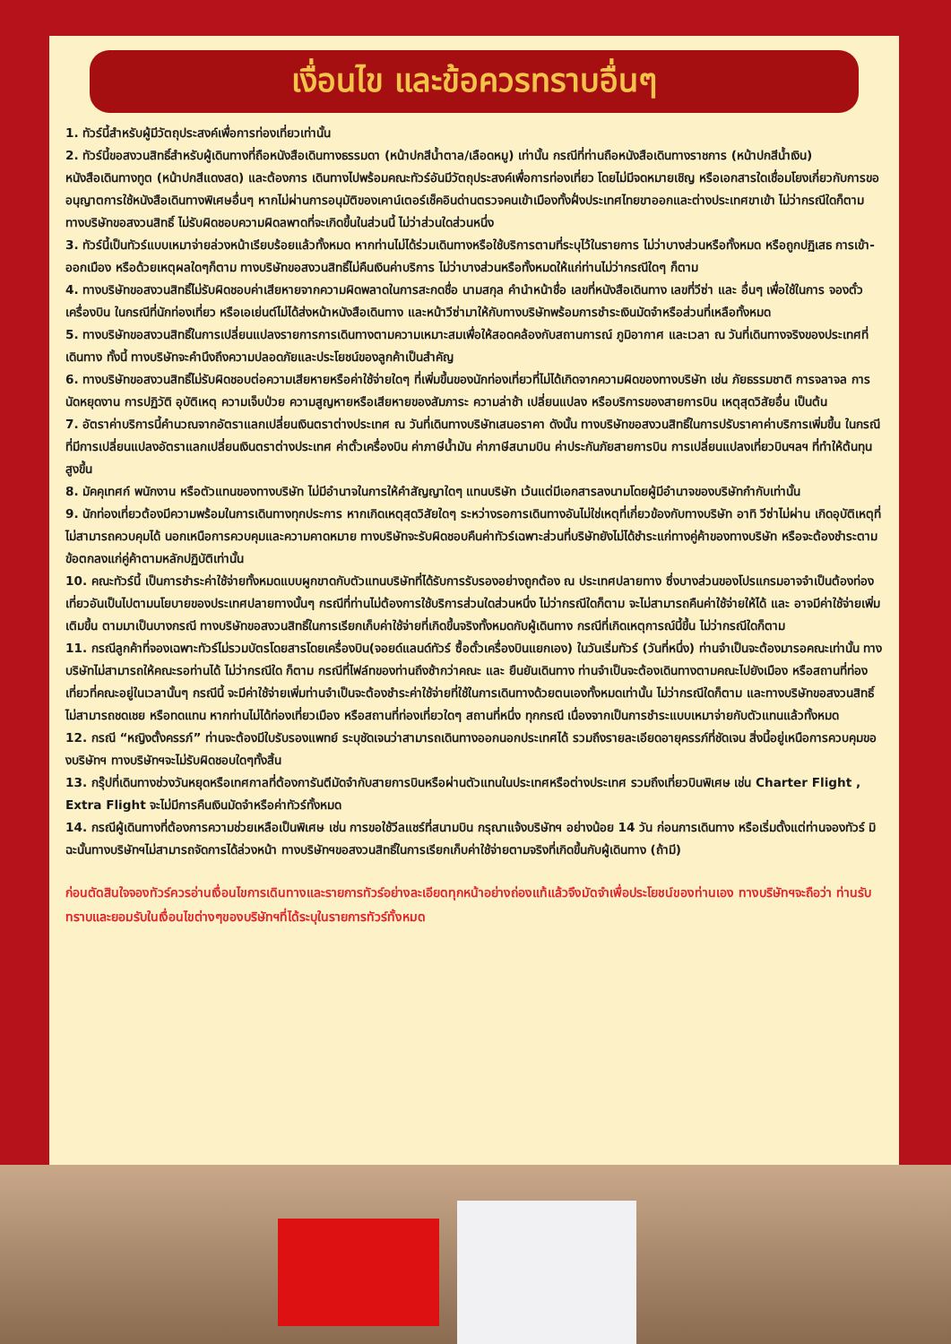เงื่อนไข และข้อควรทราบอื่นๆ
1. ทัวร์นี้สำหรับผู้มีวัตถุประสงค์เพื่อการท่องเที่ยวเท่านั้น
2. ทัวร์นี้ขอสงวนสิทธิ์สำหรับผู้เดินทางที่ถือหนังสือเดินทางธรรมดา (หน้าปกสีน้ำตาล/เลือดหมู) เท่านั้น กรณีที่ท่านถือหนังสือเดินทางราชการ (หน้าปกสีน้ำเงิน) หนังสือเดินทางทูต (หน้าปกสีแดงสด) และต้องการ เดินทางไปพร้อมคณะทัวร์อันมีวัตถุประสงค์เพื่อการท่องเที่ยว โดยไม่มีจดหมายเชิญ หรือเอกสารใดเชื่อมโยงเกี่ยวกับการขออนุญาตการใช้หนังสือเดินทางพิเศษอื่นๆ หากไม่ผ่านการอนุมัติของเคาน์เตอร์เช็คอินด่านตรวจคนเข้าเมืองทั้งฝั่งประเทศไทยขาออกและต่างประเทศขาเข้า ไม่ว่ากรณีใดก็ตาม ทางบริษัทขอสงวนสิทธิ์ ไม่รับผิดชอบความผิดลพาดที่จะเกิดขึ้นในส่วนนี้ ไม่ว่าส่วนใดส่วนหนึ่ง
3. ทัวร์นี้เป็นทัวร์แบบเหมาจ่ายล่วงหน้าเรียบร้อยแล้วทั้งหมด หากท่านไม่ได้ร่วมเดินทางหรือใช้บริการตามที่ระบุไว้ในรายการ ไม่ว่าบางส่วนหรือทั้งหมด หรือถูกปฏิเสธ การเข้า-ออกเมือง หรือด้วยเหตุผลใดๆก็ตาม ทางบริษัทขอสงวนสิทธิ์ไม่คืนเงินค่าบริการ ไม่ว่าบางส่วนหรือทั้งหมดให้แก่ท่านไม่ว่ากรณีใดๆ ก็ตาม
4. ทางบริษัทขอสงวนสิทธิ์ไม่รับผิดชอบค่าเสียหายจากความผิดพลาดในการสะกดชื่อ นามสกุล คำนำหน้าชื่อ เลขที่หนังสือเดินทาง เลขที่วีซ่า และ อื่นๆ เพื่อใช้ในการ จองตั๋วเครื่องบิน ในกรณีที่นักท่องเที่ยว หรือเอเย่นต์ไม่ได้ส่งหน้าหนังสือเดินทาง และหน้าวีซ่ามาให้กับทางบริษัทพร้อมการชำระเงินมัดจำหรือส่วนที่เหลือทั้งหมด
5. ทางบริษัทขอสงวนสิทธิ์ในการเปลี่ยนแปลงรายการการเดินทางตามความเหมาะสมเพื่อให้สอดคล้องกับสถานการณ์ ภูมิอากาศ และเวลา ณ วันที่เดินทางจริงของประเทศที่เดินทาง ทั้งนี้ ทางบริษัทจะคำนึงถึงความปลอดภัยและประโยชน์ของลูกค้าเป็นสำคัญ
6. ทางบริษัทขอสงวนสิทธิ์ไม่รับผิดชอบต่อความเสียหายหรือค่าใช้จ่ายใดๆ ที่เพิ่มขึ้นของนักท่องเที่ยวที่ไม่ได้เกิดจากความผิดของทางบริษัท เช่น ภัยธรรมชาติ การจลาจล การนัดหยุดงาน การปฏิวัติ อุบัติเหตุ ความเจ็บป่วย ความสูญหายหรือเสียหายของสัมภาระ ความล่าช้า เปลี่ยนแปลง หรือบริการของสายการบิน เหตุสุดวิสัยอื่น เป็นต้น
7. อัตราค่าบริการนี้คำนวณจากอัตราแลกเปลี่ยนเงินตราต่างประเทศ ณ วันที่เดินทางบริษัทเสนอราคา ดังนั้น ทางบริษัทขอสงวนสิทธิ์ในการปรับราคาค่าบริการเพิ่มขึ้น ในกรณีที่มีการเปลี่ยนแปลงอัตราแลกเปลี่ยนเงินตราต่างประเทศ ค่าตั๋วเครื่องบิน ค่าภาษีน้ำมัน ค่าภาษีสนามบิน ค่าประกันภัยสายการบิน การเปลี่ยนแปลงเที่ยวบินฯลฯ ที่ทำให้ต้นทุนสูงขึ้น
8. มัคคุเทศก์ พนักงาน หรือตัวแทนของทางบริษัท ไม่มีอำนาจในการให้คำสัญญาใดๆ แทนบริษัท เว้นแต่มีเอกสารลงนามโดยผู้มีอำนาจของบริษัทกำกับเท่านั้น
9. นักท่องเที่ยวต้องมีความพร้อมในการเดินทางทุกประการ หากเกิดเหตุสุดวิสัยใดๆ ระหว่างรอการเดินทางอันไม่ใช่เหตุที่เกี่ยวข้องกับทางบริษัท อาทิ วีซ่าไม่ผ่าน เกิดอุบัติเหตุที่ไม่สามารถควบคุมได้ นอกเหนือการควบคุมและความคาดหมาย ทางบริษัทจะรับผิดชอบคืนค่าทัวร์เฉพาะส่วนที่บริษัทยังไม่ได้ชำระแก่ทางคู่ค้าของทางบริษัท หรือจะต้องชำระตามข้อตกลงแก่คู่ค้าตามหลักปฏิบัติเท่านั้น
10. คณะทัวร์นี้ เป็นการชำระค่าใช้จ่ายทั้งหมดแบบผูกขาดกับตัวแทนบริษัทที่ได้รับการรับรองอย่างถูกต้อง ณ ประเทศปลายทาง ซึ่งบางส่วนของโปรแกรมอาจจำเป็นต้องท่องเที่ยวอันเป็นไปตามนโยบายของประเทศปลายทางนั้นๆ กรณีที่ท่านไม่ต้องการใช้บริการส่วนใดส่วนหนึ่ง ไม่ว่ากรณีใดก็ตาม จะไม่สามารถคืนค่าใช้จ่ายให้ได้ และ อาจมีค่าใช้จ่ายเพิ่มเติมขึ้น ตามมาเป็นบางกรณี ทางบริษัทขอสงวนสิทธิ์ในการเรียกเก็บค่าใช้จ่ายที่เกิดขึ้นจริงทั้งหมดกับผู้เดินทาง กรณีที่เกิดเหตุการณ์นี้ขึ้น ไม่ว่ากรณีใดก็ตาม
11. กรณีลูกค้าที่จองเฉพาะทัวร์ไม่รวมบัตรโดยสารโดยเครื่องบิน(จอยด์แลนด์ทัวร์ ซื้อตั๋วเครื่องบินแยกเอง) ในวันเริ่มทัวร์ (วันที่หนึ่ง) ท่านจำเป็นจะต้องมารอคณะเท่านั้น ทางบริษัทไม่สามารถให้คณะรอท่านได้ ไม่ว่ากรณีใด ก็ตาม กรณีที่ไฟล์ทของท่านถึงช้ากว่าคณะ และ ยืนยันเดินทาง ท่านจำเป็นจะต้องเดินทางตามคณะไปยังเมือง หรือสถานที่ท่องเที่ยวที่คณะอยู่ในเวลานั้นๆ กรณีนี้ จะมีค่าใช้จ่ายเพิ่มท่านจำเป็นจะต้องชำระค่าใช้จ่ายที่ใช้ในการเดินทางด้วยตนเองทั้งหมดเท่านั้น ไม่ว่ากรณีใดก็ตาม และทางบริษัทขอสงวนสิทธิ์ไม่สามารถชดเชย หรือทดแทน หากท่านไม่ได้ท่องเที่ยวเมือง หรือสถานที่ท่องเที่ยวใดๆ สถานที่หนึ่ง ทุกกรณี เนื่องจากเป็นการชำระแบบเหมาจ่ายกับตัวแทนแล้วทั้งหมด
12. กรณี “หญิงตั้งครรภ์” ท่านจะต้องมีใบรับรองแพทย์ ระบุชัดเจนว่าสามารถเดินทางออกนอกประเทศได้ รวมถึงรายละเอียดอายุครรภ์ที่ชัดเจน สิ่งนี้อยู่เหนือการควบคุมของบริษัทฯ ทางบริษัทฯจะไม่รับผิดชอบใดๆทั้งสิ้น
13. กรุ๊ปที่เดินทางช่วงวันหยุดหรือเทศกาลที่ต้องการันตีมัดจำกับสายการบินหรือผ่านตัวแทนในประเทศหรือต่างประเทศ รวมถึงเที่ยวบินพิเศษ เช่น Charter Flight , Extra Flight จะไม่มีการคืนเงินมัดจำหรือค่าทัวร์ทั้งหมด
14. กรณีผู้เดินทางที่ต้องการความช่วยเหลือเป็นพิเศษ เช่น การขอใช้วีลแชร์ที่สนามบิน กรุณาแจ้งบริษัทฯ อย่างน้อย 14 วัน ก่อนการเดินทาง หรือเริ่มตั้งแต่ท่านจองทัวร์ มิฉะนั้นทางบริษัทฯไม่สามารถจัดการได้ล่วงหน้า ทางบริษัทฯขอสงวนสิทธิ์ในการเรียกเก็บค่าใช้จ่ายตามจริงที่เกิดขึ้นกับผู้เดินทาง (ถ้ามี)
ก่อนตัดสินใจจองทัวร์ควรอ่านเงื่อนไขการเดินทางและรายการทัวร์อย่างละเอียดทุกหน้าอย่างถ่องแท้แล้วจึงมัดจำเพื่อประโยชน์ของท่านเอง ทางบริษัทฯจะถือว่า ท่านรับทราบและยอมรับในเงื่อนไขต่างๆของบริษัทฯที่ได้ระบุในรายการทัวร์ทั้งหมด